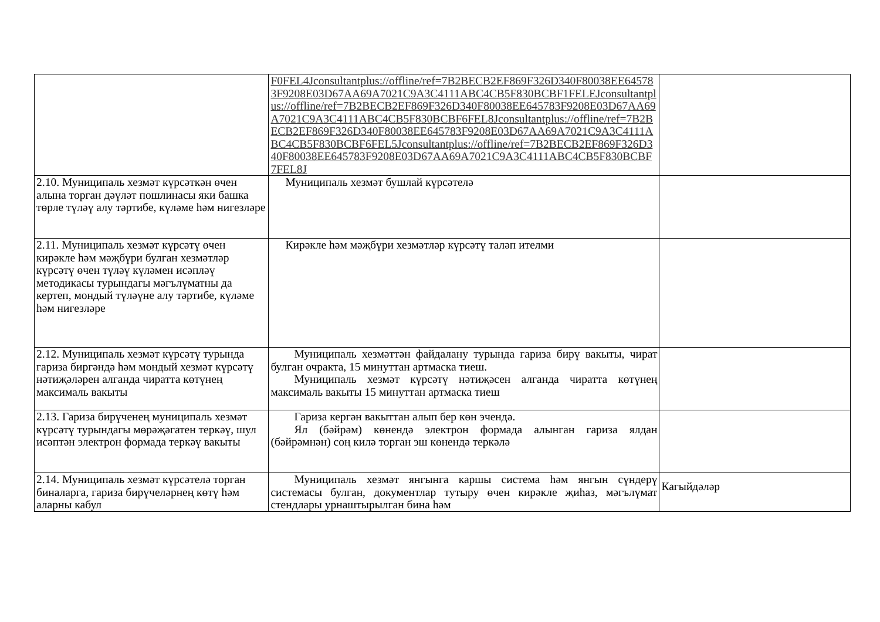| | F0FEL4Jconsultantplus://offline/ref=7B2BECB2EF869F326D340F80038EE645783F9208E03D67AA69A7021C9A3C4111ABC4CB5F830BCBF1FELEJconsultantplus://offline/ref=7B2BECB2EF869F326D340F80038EE645783F9208E03D67AA69A7021C9A3C4111ABC4CB5F830BCBF6FEL8Jconsultantplus://offline/ref=7B2BECB2EF869F326D340F80038EE645783F9208E03D67AA69A7021C9A3C4111ABC4CB5F830BCBF6FEL5Jconsultantplus://offline/ref=7B2BECB2EF869F326D340F80038EE645783F9208E03D67AA69A7021C9A3C4111ABC4CB5F830BCBF7FEL8J | |
| 2.10. Муниципаль хезмәт күрсәткән өчен алына торган дәүләт пошлинасы яки башка төрле түләү алу тәртибе, күләме һәм нигезләре | Муниципаль хезмәт бушлай күрсәтелә | |
| 2.11. Муниципаль хезмәт күрсәтү өчен кирәкле һәм мәҗбүри булган хезмәтләр күрсәтү өчен түләү күләмен исәпләү методикасы турындагы мәгълүматны да кертеп, мондый түләүне алу тәртибе, күләме һәм нигезләре | Кирәкле һәм мәҗбүри хезмәтләр күрсәтү таләп ителми | |
| 2.12. Муниципаль хезмәт күрсәтү турында гариза биргәндә һәм мондый хезмәт күрсәтү нәтиҗәләрен алганда чиратта көтүнең максималь вакыты | Муниципаль хезмәттән файдалану турында гариза бирү вакыты, чират булган очракта, 15 минуттан артмаска тиеш. Муниципаль хезмәт күрсәтү нәтиҗәсен алганда чиратта көтүнең максималь вакыты 15 минуттан артмаска тиеш | |
| 2.13. Гариза бирүченең муниципаль хезмәт күрсәтү турындагы мөрәҗәгатен теркәү, шул исәптән электрон формада теркәү вакыты | Гариза кергән вакыттан алып бер көн эчендә. Ял (бәйрәм) көнендә электрон формада алынган гариза ялдан (бәйрәмнән) соң килә торган эш көнендә теркәлә | |
| 2.14. Муниципаль хезмәт күрсәтелә торган биналарга, гариза бирүчеләрнең көтү һәм аларны кабул | Муниципаль хезмәт янгынга каршы система һәм янгын сүндерү системасы булган, документлар тутыру өчен кирәкле җиһаз, мәгълүмат стендлары урнаштырылган бина һәм | Кагыйдәләр |